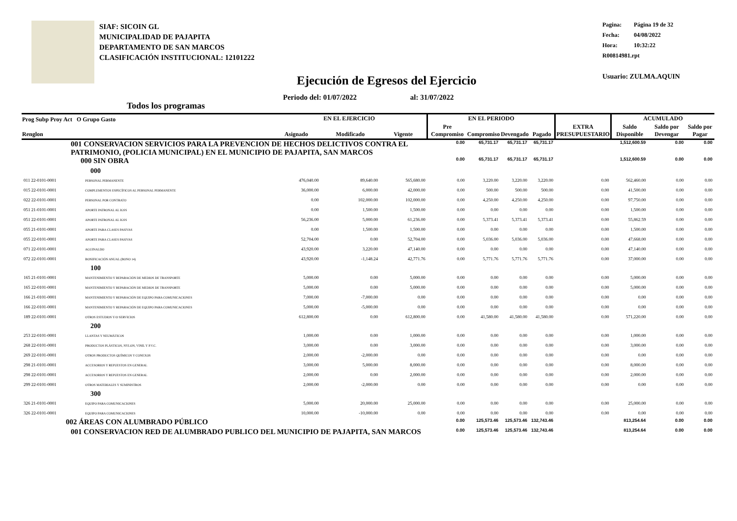SIAF: SICOIN GL
MUNICIPALIDAD DE PAJAPITA
DEPARTAMENTO DE SAN MARCOS
CLASIFICACIÓN INSTITUCIONAL: 12101222
Pagina: Página 19 de 32
Fecha: 04/08/2022
Hora: 10:32:22
R00814981.rpt
Usuario: ZULMA.AQUIN
Ejecución de Egresos del Ejercicio
Periodo del: 01/07/2022 al: 31/07/2022
Todos los programas
| Prog Subp Proy Act O Grupo Gasto Renglon | | | EN EL EJERCICIO | | | EN EL PERIODO | | | | EXTRA PRESUPUESTARIO | ACUMULADO | | |
| --- | --- | --- | --- | --- | --- | --- | --- | --- | --- | --- | --- | --- | --- |
| | | | Asignado | Modificado | Vigente | Pre Compromiso | Compromiso | Devengado | Pagado | | Saldo Disponible | Saldo por Devengar | Saldo por Pagar |
| 001 CONSERVACION SERVICIOS PARA LA PREVENCION DE HECHOS DELICTIVOS CONTRA EL PATRIMONIO, (POLICIA MUNICIPAL) EN EL MUNICIPIO DE PAJAPITA, SAN MARCOS | | | | | | 0.00 | 65,731.17 | 65,731.17 | 65,731.17 | | 1,512,600.59 | 0.00 | 0.00 |
| 000 SIN OBRA | | | | | | 0.00 | 65,731.17 | 65,731.17 | 65,731.17 | | 1,512,600.59 | 0.00 | 0.00 |
| 000 | | | | | | | | | | | | | |
| 011 22-0101-0001 | PERSONAL PERMANENTE | | 476,040.00 | 89,640.00 | 565,680.00 | 0.00 | 3,220.00 | 3,220.00 | 3,220.00 | 0.00 | 562,460.00 | 0.00 | 0.00 |
| 015 22-0101-0001 | COMPLEMENTOS ESPECÍFICOS AL PERSONAL PERMANENTE | | 36,000.00 | 6,000.00 | 42,000.00 | 0.00 | 500.00 | 500.00 | 500.00 | 0.00 | 41,500.00 | 0.00 | 0.00 |
| 022 22-0101-0001 | PERSONAL POR CONTRATO | | 0.00 | 102,000.00 | 102,000.00 | 0.00 | 4,250.00 | 4,250.00 | 4,250.00 | 0.00 | 97,750.00 | 0.00 | 0.00 |
| 051 21-0101-0001 | APORTE PATRONAL AL IGSS | | 0.00 | 1,500.00 | 1,500.00 | 0.00 | 0.00 | 0.00 | 0.00 | 0.00 | 1,500.00 | 0.00 | 0.00 |
| 051 22-0101-0001 | APORTE PATRONAL AL IGSS | | 56,236.00 | 5,000.00 | 61,236.00 | 0.00 | 5,373.41 | 5,373.41 | 5,373.41 | 0.00 | 55,862.59 | 0.00 | 0.00 |
| 055 21-0101-0001 | APORTE PARA CLASES PASIVAS | | 0.00 | 1,500.00 | 1,500.00 | 0.00 | 0.00 | 0.00 | 0.00 | 0.00 | 1,500.00 | 0.00 | 0.00 |
| 055 22-0101-0001 | APORTE PARA CLASES PASIVAS | | 52,704.00 | 0.00 | 52,704.00 | 0.00 | 5,036.00 | 5,036.00 | 5,036.00 | 0.00 | 47,668.00 | 0.00 | 0.00 |
| 071 22-0101-0001 | AGUINALDO | | 43,920.00 | 3,220.00 | 47,140.00 | 0.00 | 0.00 | 0.00 | 0.00 | 0.00 | 47,140.00 | 0.00 | 0.00 |
| 072 22-0101-0001 | BONIFICACIÓN ANUAL (BONO 14) | | 43,920.00 | -1,148.24 | 42,771.76 | 0.00 | 5,771.76 | 5,771.76 | 5,771.76 | 0.00 | 37,000.00 | 0.00 | 0.00 |
| 100 | | | | | | | | | | | | | |
| 165 21-0101-0001 | MANTENIMIENTO Y REPARACIÓN DE MEDIOS DE TRANSPORTE | | 5,000.00 | 0.00 | 5,000.00 | 0.00 | 0.00 | 0.00 | 0.00 | 0.00 | 5,000.00 | 0.00 | 0.00 |
| 165 22-0101-0001 | MANTENIMIENTO Y REPARACIÓN DE MEDIOS DE TRANSPORTE | | 5,000.00 | 0.00 | 5,000.00 | 0.00 | 0.00 | 0.00 | 0.00 | 0.00 | 5,000.00 | 0.00 | 0.00 |
| 166 21-0101-0001 | MANTENIMIENTO Y REPARACIÓN DE EQUIPO PARA COMUNICACIONES | | 7,000.00 | -7,000.00 | 0.00 | 0.00 | 0.00 | 0.00 | 0.00 | 0.00 | 0.00 | 0.00 | 0.00 |
| 166 22-0101-0001 | MANTENIMIENTO Y REPARACIÓN DE EQUIPO PARA COMUNICACIONES | | 5,000.00 | -5,000.00 | 0.00 | 0.00 | 0.00 | 0.00 | 0.00 | 0.00 | 0.00 | 0.00 | 0.00 |
| 189 22-0101-0001 | OTROS ESTUDIOS Y/O SERVICIOS | | 612,800.00 | 0.00 | 612,800.00 | 0.00 | 41,580.00 | 41,580.00 | 41,580.00 | 0.00 | 571,220.00 | 0.00 | 0.00 |
| 200 | | | | | | | | | | | | | |
| 253 22-0101-0001 | LLANTAS Y NEUMÁTICOS | | 1,000.00 | 0.00 | 1,000.00 | 0.00 | 0.00 | 0.00 | 0.00 | 0.00 | 1,000.00 | 0.00 | 0.00 |
| 268 22-0101-0001 | PRODUCTOS PLÁSTICOS, NYLON, VINIL Y P.V.C. | | 3,000.00 | 0.00 | 3,000.00 | 0.00 | 0.00 | 0.00 | 0.00 | 0.00 | 3,000.00 | 0.00 | 0.00 |
| 269 22-0101-0001 | OTROS PRODUCTOS QUÍMICOS Y CONEXOS | | 2,000.00 | -2,000.00 | 0.00 | 0.00 | 0.00 | 0.00 | 0.00 | 0.00 | 0.00 | 0.00 | 0.00 |
| 298 21-0101-0001 | ACCESORIOS Y REPUESTOS EN GENERAL | | 3,000.00 | 5,000.00 | 8,000.00 | 0.00 | 0.00 | 0.00 | 0.00 | 0.00 | 8,000.00 | 0.00 | 0.00 |
| 298 22-0101-0001 | ACCESORIOS Y REPUESTOS EN GENERAL | | 2,000.00 | 0.00 | 2,000.00 | 0.00 | 0.00 | 0.00 | 0.00 | 0.00 | 2,000.00 | 0.00 | 0.00 |
| 299 22-0101-0001 | OTROS MATERIALES Y SUMINISTROS | | 2,000.00 | -2,000.00 | 0.00 | 0.00 | 0.00 | 0.00 | 0.00 | 0.00 | 0.00 | 0.00 | 0.00 |
| 300 | | | | | | | | | | | | | |
| 326 21-0101-0001 | EQUIPO PARA COMUNICACIONES | | 5,000.00 | 20,000.00 | 25,000.00 | 0.00 | 0.00 | 0.00 | 0.00 | 0.00 | 25,000.00 | 0.00 | 0.00 |
| 326 22-0101-0001 | EQUIPO PARA COMUNICACIONES | | 10,000.00 | -10,000.00 | 0.00 | 0.00 | 0.00 | 0.00 | 0.00 | 0.00 | 0.00 | 0.00 | 0.00 |
| 002 ÁREAS CON ALUMBRADO PÚBLICO | | | | | | 0.00 | 125,573.46 | 125,573.46 | 132,743.46 | | 813,254.64 | 0.00 | 0.00 |
| 001 CONSERVACION RED DE ALUMBRADO PUBLICO DEL MUNICIPIO DE PAJAPITA, SAN MARCOS | | | | | | 0.00 | 125,573.46 | 125,573.46 | 132,743.46 | | 813,254.64 | 0.00 | 0.00 |